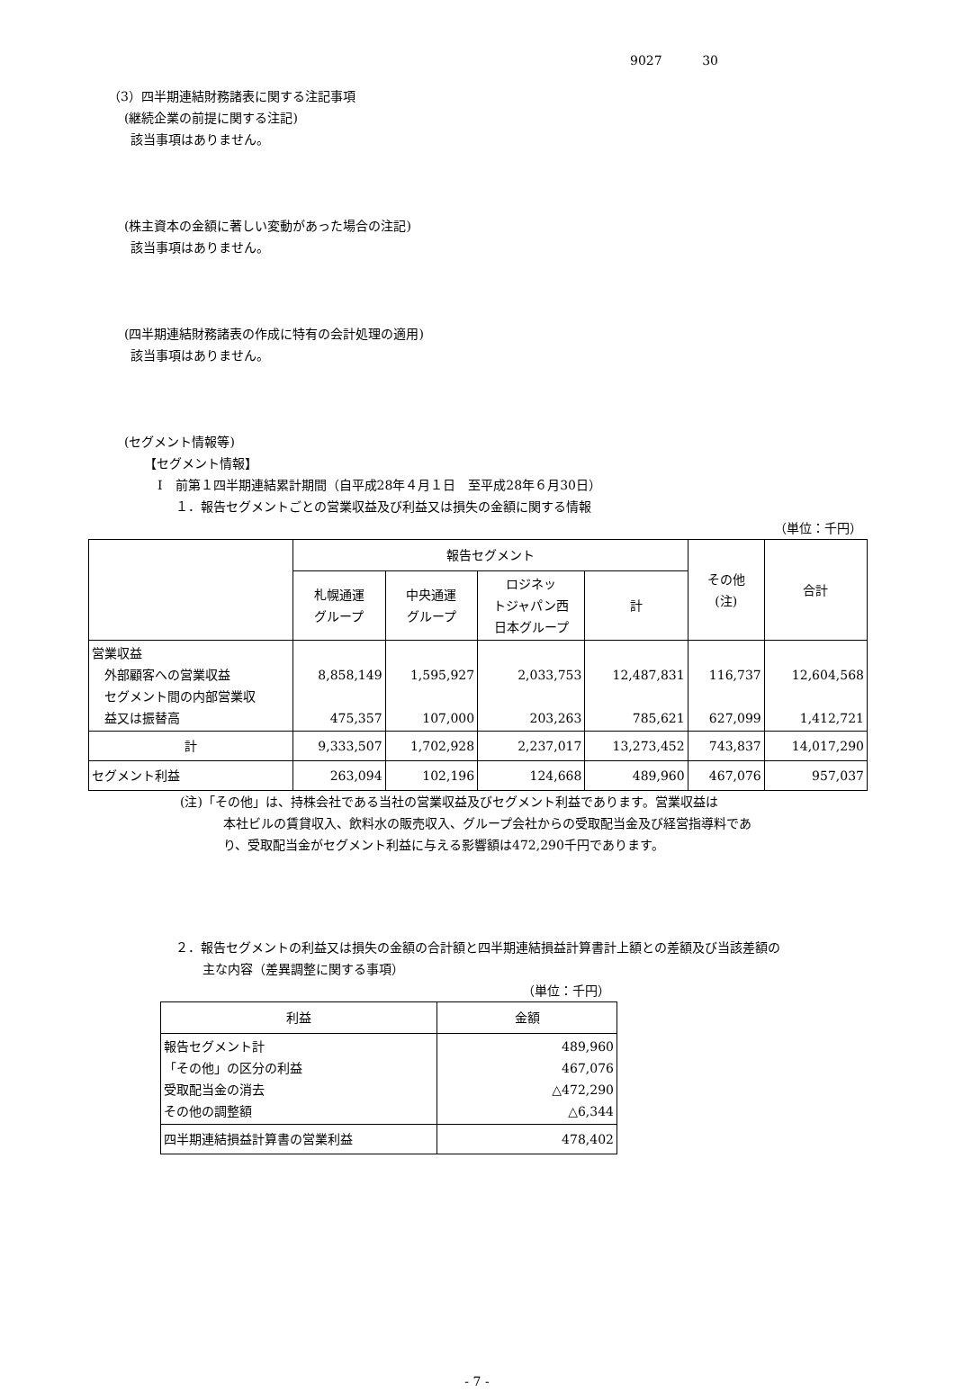9027 30
（3）四半期連結財務諸表に関する注記事項
(継続企業の前提に関する注記)
該当事項はありません。
(株主資本の金額に著しい変動があった場合の注記)
該当事項はありません。
(四半期連結財務諸表の作成に特有の会計処理の適用)
該当事項はありません。
(セグメント情報等)
【セグメント情報】
Ⅰ　前第１四半期連結累計期間（自平成28年４月１日　至平成28年６月30日）
１．報告セグメントごとの営業収益及び利益又は損失の金額に関する情報
（単位：千円）
| | 報告セグメント | | | | その他 (注) | 合計 |
| --- | --- | --- | --- | --- | --- | --- |
| | 札幌通運 グループ | 中央通運 グループ | ロジネッ トジャパン西 日本グループ | 計 | | |
| 営業収益 外部顧客への営業収益 セグメント間の内部営業収 益又は振替高 | 8,858,149 475,357 | 1,595,927 107,000 | 2,033,753 203,263 | 12,487,831 785,621 | 116,737 627,099 | 12,604,568 1,412,721 |
| 計 | 9,333,507 | 1,702,928 | 2,237,017 | 13,273,452 | 743,837 | 14,017,290 |
| セグメント利益 | 263,094 | 102,196 | 124,668 | 489,960 | 467,076 | 957,037 |
(注)「その他」は、持株会社である当社の営業収益及びセグメント利益であります。営業収益は
本社ビルの賃貸収入、飲料水の販売収入、グループ会社からの受取配当金及び経営指導料であ
り、受取配当金がセグメント利益に与える影響額は472,290千円であります。
２．報告セグメントの利益又は損失の金額の合計額と四半期連結損益計算書計上額との差額及び当該差額の
主な内容（差異調整に関する事項）
（単位：千円）
| 利益 | 金額 |
| --- | --- |
| 報告セグメント計 「その他」の区分の利益 受取配当金の消去 その他の調整額 | 489,960 467,076 △472,290 △6,344 |
| 四半期連結損益計算書の営業利益 | 478,402 |
- 7 -